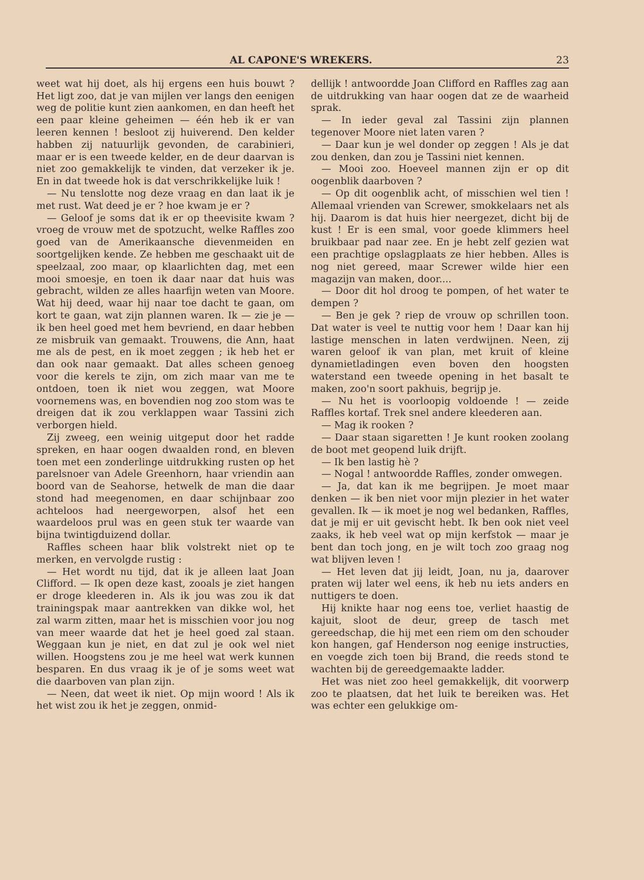AL CAPONE'S WREKERS. 23
weet wat hij doet, als hij ergens een huis bouwt ? Het ligt zoo, dat je van mijlen ver langs den eenigen weg de politie kunt zien aankomen, en dan heeft het een paar kleine geheimen — één heb ik er van leeren kennen ! besloot zij huiverend. Den kelder habben zij natuurlijk gevonden, de carabinieri, maar er is een tweede kelder, en de deur daarvan is niet zoo gemakkelijk te vinden, dat verzeker ik je. En in dat tweede hok is dat verschrikkelijke luik !
— Nu tenslotte nog deze vraag en dan laat ik je met rust. Wat deed je er ? hoe kwam je er ?
— Geloof je soms dat ik er op theevisite kwam ? vroeg de vrouw met de spotzucht, welke Raffles zoo goed van de Amerikaansche dievenmeiden en soortgelijken kende. Ze hebben me geschaakt uit de speelzaal, zoo maar, op klaarlichten dag, met een mooi smoesje, en toen ik daar naar dat huis was gebracht, wilden ze alles haarfijn weten van Moore. Wat hij deed, waar hij naar toe dacht te gaan, om kort te gaan, wat zijn plannen waren. Ik — zie je — ik ben heel goed met hem bevriend, en daar hebben ze misbruik van gemaakt. Trouwens, die Ann, haat me als de pest, en ik moet zeggen ; ik heb het er dan ook naar gemaakt. Dat alles scheen genoeg voor die kerels te zijn, om zich maar van me te ontdoen, toen ik niet wou zeggen, wat Moore voornemens was, en bovendien nog zoo stom was te dreigen dat ik zou verklappen waar Tassini zich verborgen hield.
Zij zweeg, een weinig uitgeput door het radde spreken, en haar oogen dwaalden rond, en bleven toen met een zonderlinge uitdrukking rusten op het parelsnoer van Adele Greenhorn, haar vriendin aan boord van de Seahorse, hetwelk de man die daar stond had meegenomen, en daar schijnbaar zoo achteloos had neergeworpen, alsof het een waardeloos prul was en geen stuk ter waarde van bijna twintigduizend dollar.
Raffles scheen haar blik volstrekt niet op te merken, en vervolgde rustig :
— Het wordt nu tijd, dat ik je alleen laat Joan Clifford. — Ik open deze kast, zooals je ziet hangen er droge kleederen in. Als ik jou was zou ik dat trainingspak maar aantrekken van dikke wol, het zal warm zitten, maar het is misschien voor jou nog van meer waarde dat het je heel goed zal staan. Weggaan kun je niet, en dat zul je ook wel niet willen. Hoogstens zou je me heel wat werk kunnen besparen. En dus vraag ik je of je soms weet wat die daarboven van plan zijn.
— Neen, dat weet ik niet. Op mijn woord ! Als ik het wist zou ik het je zeggen, onmid-
dellijk ! antwoordde Joan Clifford en Raffles zag aan de uitdrukking van haar oogen dat ze de waarheid sprak.
— In ieder geval zal Tassini zijn plannen tegenover Moore niet laten varen ?
— Daar kun je wel donder op zeggen ! Als je dat zou denken, dan zou je Tassini niet kennen.
— Mooi zoo. Hoeveel mannen zijn er op dit oogenblik daarboven ?
— Op dit oogenblik acht, of misschien wel tien ! Allemaal vrienden van Screwer, smokkelaars net als hij. Daarom is dat huis hier neergezet, dicht bij de kust ! Er is een smal, voor goede klimmers heel bruikbaar pad naar zee. En je hebt zelf gezien wat een prachtige opslagplaats ze hier hebben. Alles is nog niet gereed, maar Screwer wilde hier een magazijn van maken, door....
— Door dit hol droog te pompen, of het water te dempen ?
— Ben je gek ? riep de vrouw op schrillen toon. Dat water is veel te nuttig voor hem ! Daar kan hij lastige menschen in laten verdwijnen. Neen, zij waren geloof ik van plan, met kruit of kleine dynamietladingen even boven den hoogsten waterstand een tweede opening in het basalt te maken, zoo'n soort pakhuis, begrijp je.
— Nu het is voorloopig voldoende ! — zeide Raffles kortaf. Trek snel andere kleederen aan.
— Mag ik rooken ?
— Daar staan sigaretten ! Je kunt rooken zoolang de boot met geopend luik drijft.
— Ik ben lastig hè ?
— Nogal ! antwoordde Raffles, zonder omwegen.
— Ja, dat kan ik me begrijpen. Je moet maar denken — ik ben niet voor mijn plezier in het water gevallen. Ik — ik moet je nog wel bedanken, Raffles, dat je mij er uit gevischt hebt. Ik ben ook niet veel zaaks, ik heb veel wat op mijn kerfstok — maar je bent dan toch jong, en je wilt toch zoo graag nog wat blijven leven !
— Het leven dat jij leidt, Joan, nu ja, daarover praten wij later wel eens, ik heb nu iets anders en nuttigers te doen.
Hij knikte haar nog eens toe, verliet haastig de kajuit, sloot de deur, greep de tasch met gereedschap, die hij met een riem om den schouder kon hangen, gaf Henderson nog eenige instructies, en voegde zich toen bij Brand, die reeds stond te wachten bij de gereedgemaakte ladder.
Het was niet zoo heel gemakkelijk, dit voorwerp zoo te plaatsen, dat het luik te bereiken was. Het was echter een gelukkige om-